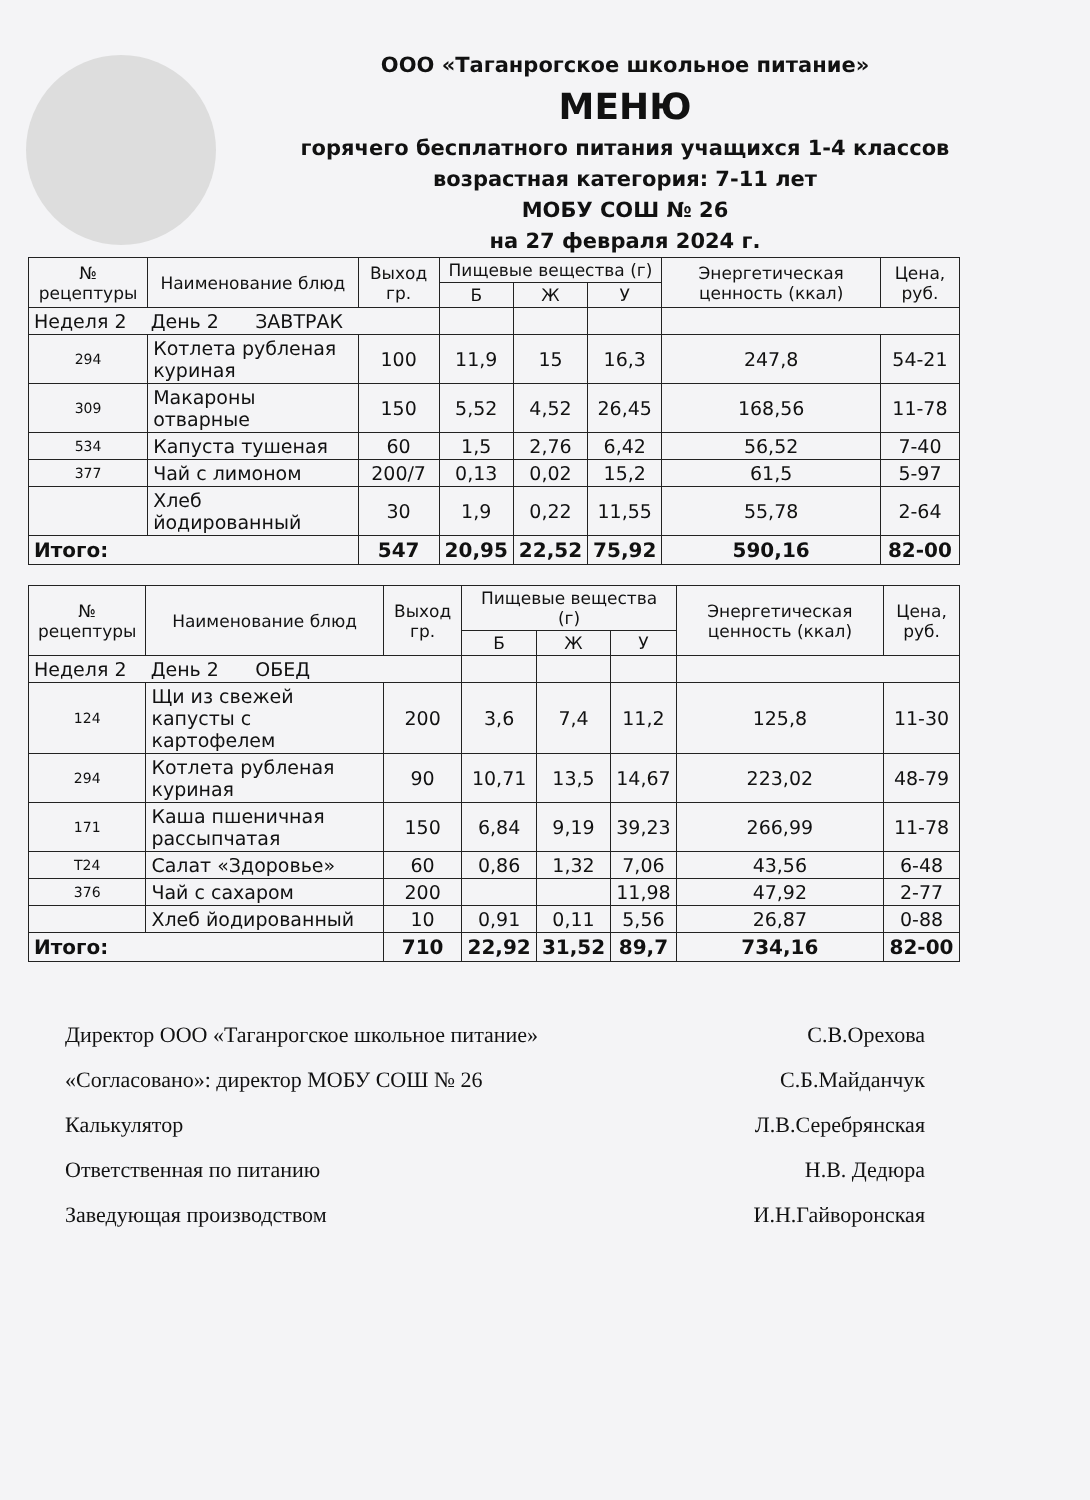ООО «Таганрогское школьное питание»
МЕНЮ
горячего бесплатного питания учащихся 1-4 классов
возрастная категория: 7-11 лет
МОБУ СОШ № 26
на 27 февраля 2024 г.
| № рецептуры | Наименование блюд | Выход гр. | Пищевые вещества (г) | | | Энергетическая ценность (ккал) | Цена, руб. |
| --- | --- | --- | --- | --- | --- | --- | --- |
| | | | Б | Ж | У | | |
| Неделя 2 День 2 ЗАВТРАК | | | | | | | |
| 294 | Котлета рубленая куриная | 100 | 11,9 | 15 | 16,3 | 247,8 | 54-21 |
| 309 | Макароны отварные | 150 | 5,52 | 4,52 | 26,45 | 168,56 | 11-78 |
| 534 | Капуста тушеная | 60 | 1,5 | 2,76 | 6,42 | 56,52 | 7-40 |
| 377 | Чай с лимоном | 200/7 | 0,13 | 0,02 | 15,2 | 61,5 | 5-97 |
| | Хлеб йодированный | 30 | 1,9 | 0,22 | 11,55 | 55,78 | 2-64 |
| Итого: | | 547 | 20,95 | 22,52 | 75,92 | 590,16 | 82-00 |
| № рецептуры | Наименование блюд | Выход гр. | Пищевые вещества (г) | | | Энергетическая ценность (ккал) | Цена, руб. |
| --- | --- | --- | --- | --- | --- | --- | --- |
| | | | Б | Ж | У | | |
| Неделя 2 День 2 ОБЕД | | | | | | | |
| 124 | Щи из свежей капусты с картофелем | 200 | 3,6 | 7,4 | 11,2 | 125,8 | 11-30 |
| 294 | Котлета рубленая куриная | 90 | 10,71 | 13,5 | 14,67 | 223,02 | 48-79 |
| 171 | Каша пшеничная рассыпчатая | 150 | 6,84 | 9,19 | 39,23 | 266,99 | 11-78 |
| Т24 | Салат «Здоровье» | 60 | 0,86 | 1,32 | 7,06 | 43,56 | 6-48 |
| 376 | Чай с сахаром | 200 | | | 11,98 | 47,92 | 2-77 |
| | Хлеб йодированный | 10 | 0,91 | 0,11 | 5,56 | 26,87 | 0-88 |
| Итого: | | 710 | 22,92 | 31,52 | 89,7 | 734,16 | 82-00 |
Директор ООО «Таганрогское школьное питание» С.В.Орехова
«Согласовано»: директор МОБУ СОШ № 26 С.Б.Майданчук
Калькулятор Л.В.Серебрянская
Ответственная по питанию Н.В. Дедюра
Заведующая производством И.Н.Гайворонская